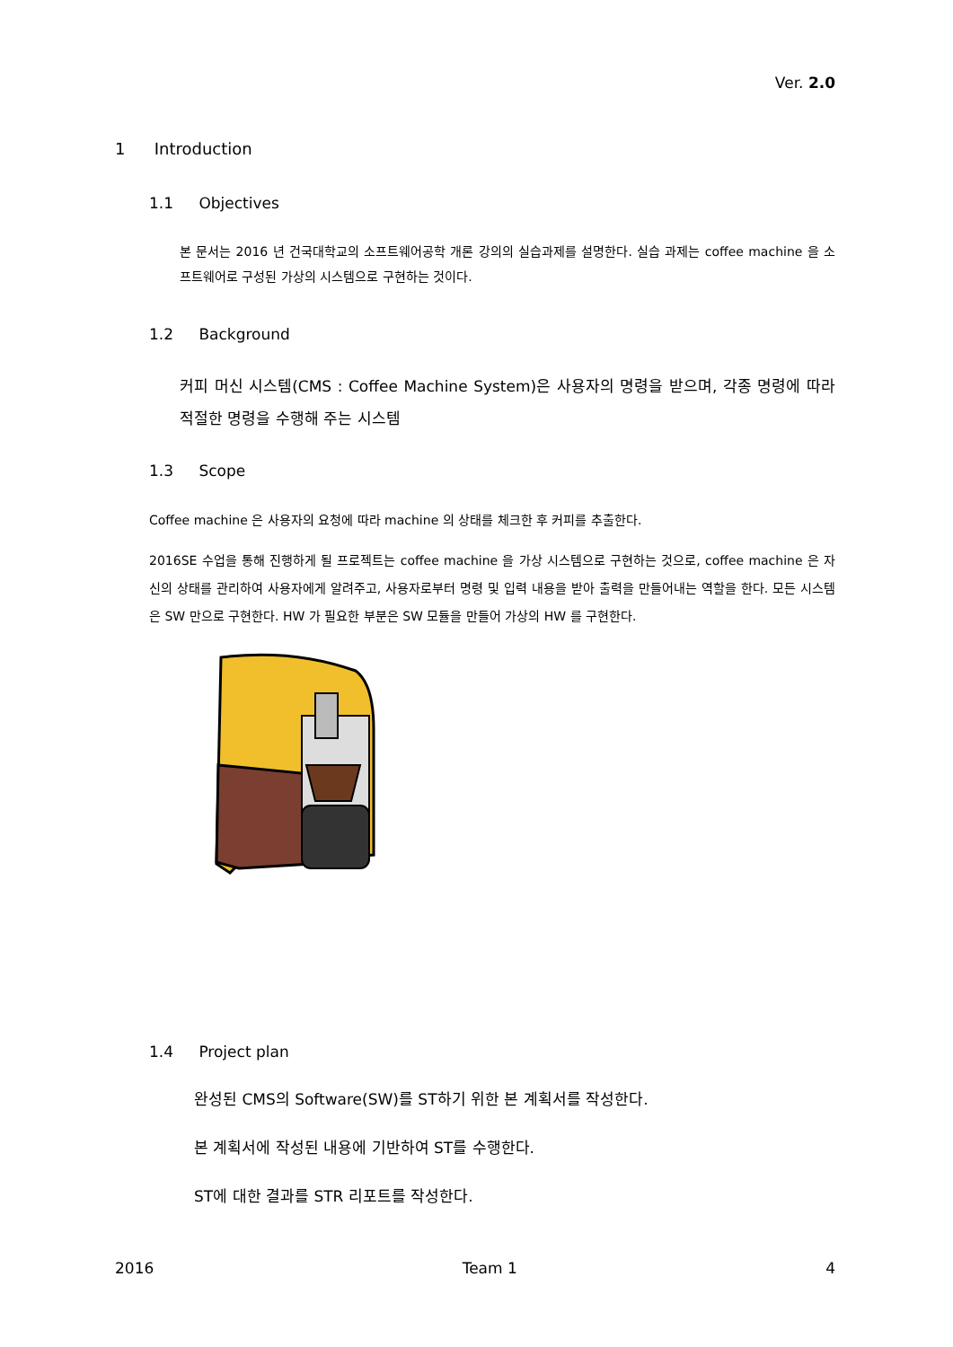Ver. 2.0
1 Introduction
1.1 Objectives
본 문서는 2016 년 건국대학교의 소프트웨어공학 개론 강의의 실습과제를 설명한다. 실습 과제는 coffee machine 을 소프트웨어로 구성된 가상의 시스템으로 구현하는 것이다.
1.2 Background
커피 머신 시스템(CMS : Coffee Machine System)은 사용자의 명령을 받으며, 각종 명령에 따라 적절한 명령을 수행해 주는 시스템
1.3 Scope
Coffee machine 은 사용자의 요청에 따라 machine 의 상태를 체크한 후 커피를 추출한다.
2016SE 수업을 통해 진행하게 될 프로젝트는 coffee machine 을 가상 시스템으로 구현하는 것으로, coffee machine 은 자신의 상태를 관리하여 사용자에게 알려주고, 사용자로부터 명령 및 입력 내용을 받아 출력을 만들어내는 역할을 한다. 모든 시스템은 SW 만으로 구현한다. HW 가 필요한 부분은 SW 모듈을 만들어 가상의 HW 를 구현한다.
1.4 Project plan
완성된 CMS의 Software(SW)를 ST하기 위한 본 계획서를 작성한다.
본 계획서에 작성된 내용에 기반하여 ST를 수행한다.
ST에 대한 결과를 STR 리포트를 작성한다.
2016 Team 1 4